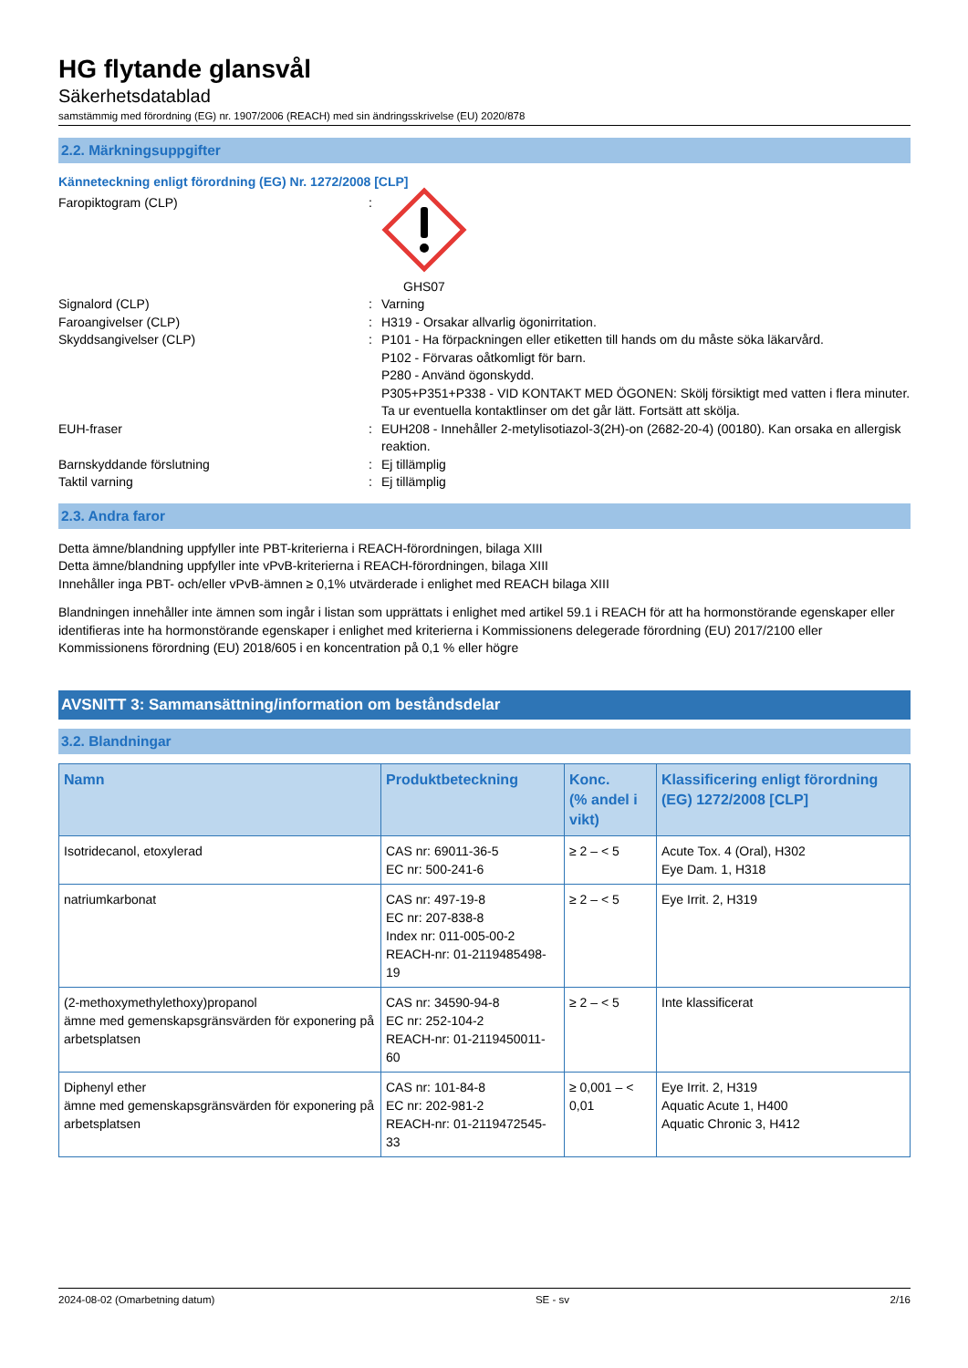HG flytande glansvål
Säkerhetsdatablad
samstämmig med förordning (EG) nr. 1907/2006 (REACH) med sin ändringsskrivelse (EU) 2020/878
2.2. Märkningsuppgifter
Känneteckning enligt förordning (EG) Nr. 1272/2008 [CLP]
Faropiktogram (CLP) :
GHS07
Signalord (CLP) : Varning
Faroangivelser (CLP) : H319 - Orsakar allvarlig ögonirritation.
Skyddsangivelser (CLP) : P101 - Ha förpackningen eller etiketten till hands om du måste söka läkarvård.
P102 - Förvaras oåtkomligt för barn.
P280 - Använd ögonskydd.
P305+P351+P338 - VID KONTAKT MED ÖGONEN: Skölj försiktigt med vatten i flera minuter. Ta ur eventuella kontaktlinser om det går lätt. Fortsätt att skölja.
EUH-fraser : EUH208 - Innehåller 2-metylisotiazol-3(2H)-on (2682-20-4) (00180). Kan orsaka en allergisk reaktion.
Barnskyddande förslutning : Ej tillämplig
Taktil varning : Ej tillämplig
2.3. Andra faror
Detta ämne/blandning uppfyller inte PBT-kriterierna i REACH-förordningen, bilaga XIII
Detta ämne/blandning uppfyller inte vPvB-kriterierna i REACH-förordningen, bilaga XIII
Innehåller inga PBT- och/eller vPvB-ämnen ≥ 0,1% utvärderade i enlighet med REACH bilaga XIII
Blandningen innehåller inte ämnen som ingår i listan som upprättats i enlighet med artikel 59.1 i REACH för att ha hormonstörande egenskaper eller identifieras inte ha hormonstörande egenskaper i enlighet med kriterierna i Kommissionens delegerade förordning (EU) 2017/2100 eller Kommissionens förordning (EU) 2018/605 i en koncentration på 0,1 % eller högre
AVSNITT 3: Sammansättning/information om beståndsdelar
3.2. Blandningar
| Namn | Produktbeteckning | Konc. (% andel i vikt) | Klassificering enligt förordning (EG) 1272/2008 [CLP] |
| --- | --- | --- | --- |
| Isotridecanol, etoxylerad | CAS nr: 69011-36-5 EC nr: 500-241-6 | ≥ 2 – < 5 | Acute Tox. 4 (Oral), H302 Eye Dam. 1, H318 |
| natriumkarbonat | CAS nr: 497-19-8 EC nr: 207-838-8 Index nr: 011-005-00-2 REACH-nr: 01-2119485498-19 | ≥ 2 – < 5 | Eye Irrit. 2, H319 |
| (2-methoxymethylethoxy)propanol ämne med gemenskapsgränsvärden för exponering på arbetsplatsen | CAS nr: 34590-94-8 EC nr: 252-104-2 REACH-nr: 01-2119450011-60 | ≥ 2 – < 5 | Inte klassificerat |
| Diphenyl ether ämne med gemenskapsgränsvärden för exponering på arbetsplatsen | CAS nr: 101-84-8 EC nr: 202-981-2 REACH-nr: 01-2119472545-33 | ≥ 0,001 – < 0,01 | Eye Irrit. 2, H319 Aquatic Acute 1, H400 Aquatic Chronic 3, H412 |
2024-08-02 (Omarbetning datum) SE - sv 2/16